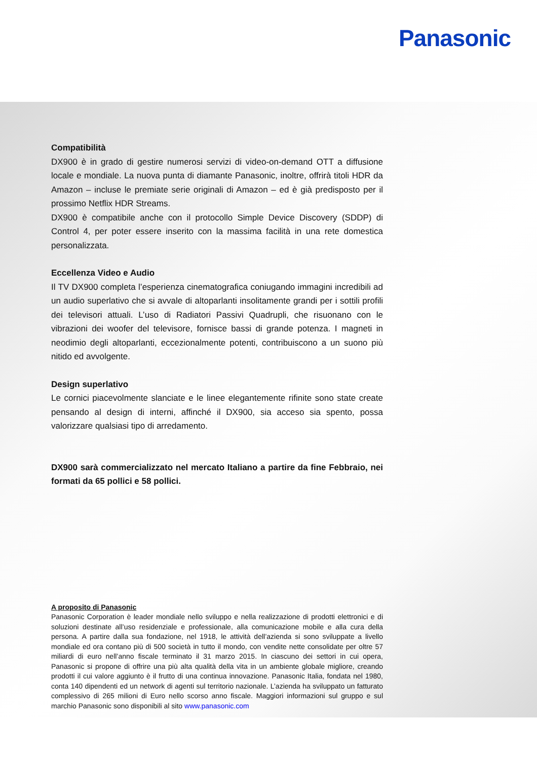Panasonic
Compatibilità
DX900 è in grado di gestire numerosi servizi di video-on-demand OTT a diffusione locale e mondiale. La nuova punta di diamante Panasonic, inoltre, offrirà titoli HDR da Amazon – incluse le premiate serie originali di Amazon – ed è già predisposto per il prossimo Netflix HDR Streams.
DX900 è compatibile anche con il protocollo Simple Device Discovery (SDDP) di Control 4, per poter essere inserito con la massima facilità in una rete domestica personalizzata.
Eccellenza Video e Audio
Il TV DX900 completa l’esperienza cinematografica coniugando immagini incredibili ad un audio superlativo che si avvale di altoparlanti insolitamente grandi per i sottili profili dei televisori attuali. L’uso di Radiatori Passivi Quadrupli, che risuonano con le vibrazioni dei woofer del televisore, fornisce bassi di grande potenza. I magneti in neodimio degli altoparlanti, eccezionalmente potenti, contribuiscono a un suono più nitido ed avvolgente.
Design superlativo
Le cornici piacevolmente slanciate e le linee elegantemente rifinite sono state create pensando al design di interni, affinché il DX900, sia acceso sia spento, possa valorizzare qualsiasi tipo di arredamento.
DX900 sarà commercializzato nel mercato Italiano a partire da fine Febbraio, nei formati da 65 pollici e 58 pollici.
A proposito di Panasonic
Panasonic Corporation è leader mondiale nello sviluppo e nella realizzazione di prodotti elettronici e di soluzioni destinate all’uso residenziale e professionale, alla comunicazione mobile e alla cura della persona. A partire dalla sua fondazione, nel 1918, le attività dell’azienda si sono sviluppate a livello mondiale ed ora contano più di 500 società in tutto il mondo, con vendite nette consolidate per oltre 57 miliardi di euro nell’anno fiscale terminato il 31 marzo 2015. In ciascuno dei settori in cui opera, Panasonic si propone di offrire una più alta qualità della vita in un ambiente globale migliore, creando prodotti il cui valore aggiunto è il frutto di una continua innovazione. Panasonic Italia, fondata nel 1980, conta 140 dipendenti ed un network di agenti sul territorio nazionale. L’azienda ha sviluppato un fatturato complessivo di 265 milioni di Euro nello scorso anno fiscale. Maggiori informazioni sul gruppo e sul marchio Panasonic sono disponibili al sito www.panasonic.com